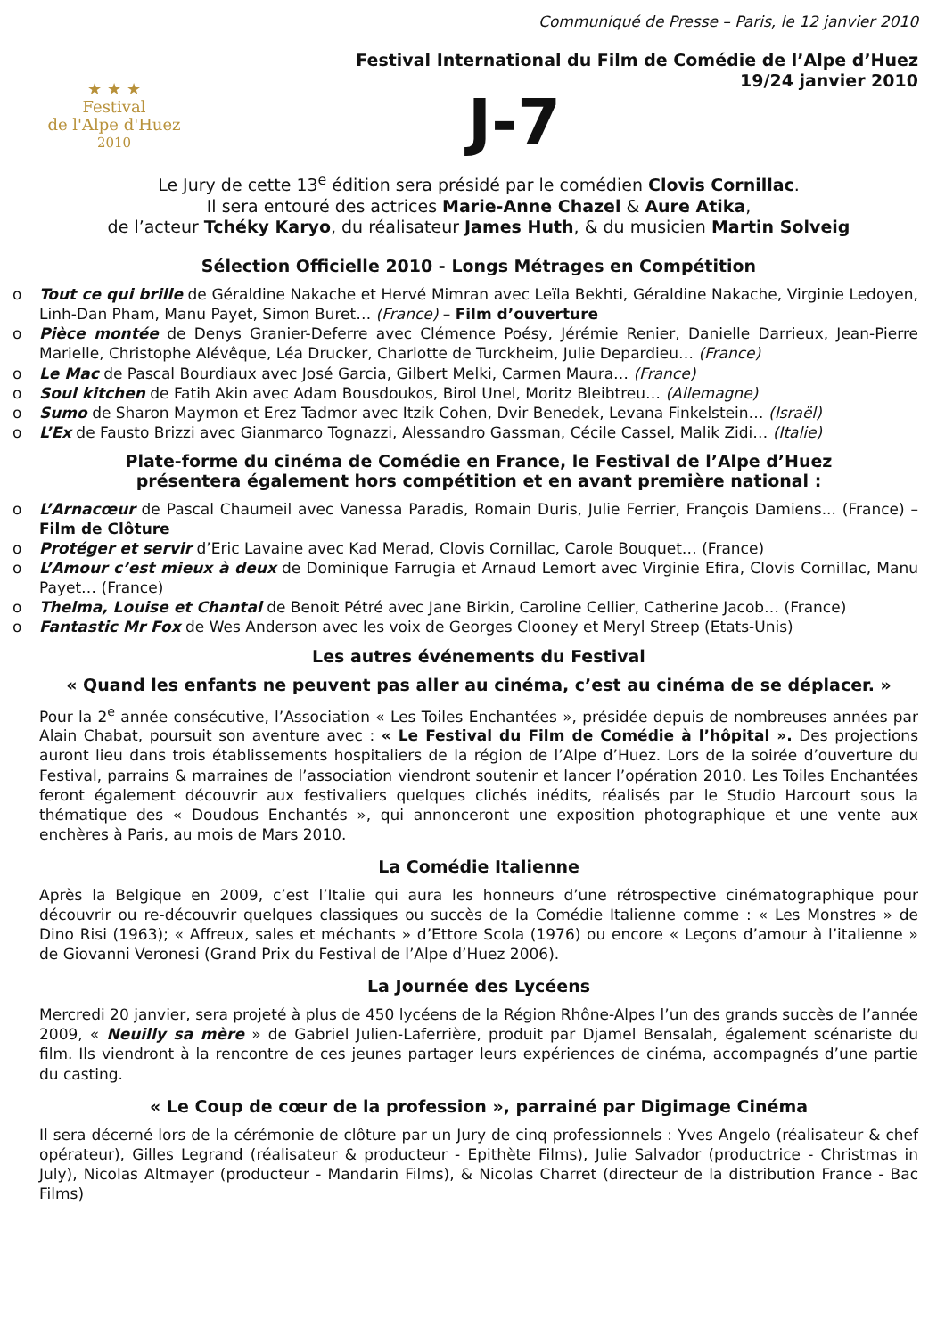★ ★ ★
Festival
de l'Alpe d'Huez
2010
Communiqué de Presse – Paris, le 12 janvier 2010
Festival International du Film de Comédie de l’Alpe d’Huez
19/24 janvier 2010
J-7
Le Jury de cette 13<sup>e</sup> édition sera présidé par le comédien Clovis Cornillac.
Il sera entouré des actrices Marie-Anne Chazel & Aure Atika,
de l’acteur Tchéky Karyo, du réalisateur James Huth, & du musicien Martin Solveig
Sélection Officielle 2010 - Longs Métrages en Compétition
o Tout ce qui brille de Géraldine Nakache et Hervé Mimran avec Leïla Bekhti, Géraldine Nakache, Virginie Ledoyen, Linh-Dan Pham, Manu Payet, Simon Buret… (France) – Film d’ouverture
o Pièce montée de Denys Granier-Deferre avec Clémence Poésy, Jérémie Renier, Danielle Darrieux, Jean-Pierre Marielle, Christophe Alévêque, Léa Drucker, Charlotte de Turckheim, Julie Depardieu… (France)
o Le Mac de Pascal Bourdiaux avec José Garcia, Gilbert Melki, Carmen Maura… (France)
o Soul kitchen de Fatih Akin avec Adam Bousdoukos, Birol Unel, Moritz Bleibtreu… (Allemagne)
o Sumo de Sharon Maymon et Erez Tadmor avec Itzik Cohen, Dvir Benedek, Levana Finkelstein… (Israël)
o L’Ex de Fausto Brizzi avec Gianmarco Tognazzi, Alessandro Gassman, Cécile Cassel, Malik Zidi… (Italie)
Plate-forme du cinéma de Comédie en France, le Festival de l’Alpe d’Huez
présentera également hors compétition et en avant première national :
o L’Arnacœur de Pascal Chaumeil avec Vanessa Paradis, Romain Duris, Julie Ferrier, François Damiens... (France) – Film de Clôture
o Protéger et servir d’Eric Lavaine avec Kad Merad, Clovis Cornillac, Carole Bouquet… (France)
o L’Amour c’est mieux à deux de Dominique Farrugia et Arnaud Lemort avec Virginie Efira, Clovis Cornillac, Manu Payet… (France)
o Thelma, Louise et Chantal de Benoit Pétré avec Jane Birkin, Caroline Cellier, Catherine Jacob… (France)
o Fantastic Mr Fox de Wes Anderson avec les voix de Georges Clooney et Meryl Streep (Etats-Unis)
Les autres événements du Festival
« Quand les enfants ne peuvent pas aller au cinéma, c’est au cinéma de se déplacer. »
Pour la 2<sup>e</sup> année consécutive, l’Association « Les Toiles Enchantées », présidée depuis de nombreuses années par Alain Chabat, poursuit son aventure avec : « Le Festival du Film de Comédie à l’hôpital ». Des projections auront lieu dans trois établissements hospitaliers de la région de l’Alpe d’Huez. Lors de la soirée d’ouverture du Festival, parrains & marraines de l’association viendront soutenir et lancer l’opération 2010. Les Toiles Enchantées feront également découvrir aux festivaliers quelques clichés inédits, réalisés par le Studio Harcourt sous la thématique des « Doudous Enchantés », qui annonceront une exposition photographique et une vente aux enchères à Paris, au mois de Mars 2010.
La Comédie Italienne
Après la Belgique en 2009, c’est l’Italie qui aura les honneurs d’une rétrospective cinématographique pour découvrir ou re-découvrir quelques classiques ou succès de la Comédie Italienne comme : « Les Monstres » de Dino Risi (1963); « Affreux, sales et méchants » d’Ettore Scola (1976) ou encore « Leçons d’amour à l’italienne » de Giovanni Veronesi (Grand Prix du Festival de l’Alpe d’Huez 2006).
La Journée des Lycéens
Mercredi 20 janvier, sera projeté à plus de 450 lycéens de la Région Rhône-Alpes l’un des grands succès de l’année 2009, « Neuilly sa mère » de Gabriel Julien-Laferrière, produit par Djamel Bensalah, également scénariste du film. Ils viendront à la rencontre de ces jeunes partager leurs expériences de cinéma, accompagnés d’une partie du casting.
« Le Coup de cœur de la profession », parrainé par Digimage Cinéma
Il sera décerné lors de la cérémonie de clôture par un Jury de cinq professionnels : Yves Angelo (réalisateur & chef opérateur), Gilles Legrand (réalisateur & producteur - Epithète Films), Julie Salvador (productrice - Christmas in July), Nicolas Altmayer (producteur - Mandarin Films), & Nicolas Charret (directeur de la distribution France - Bac Films)